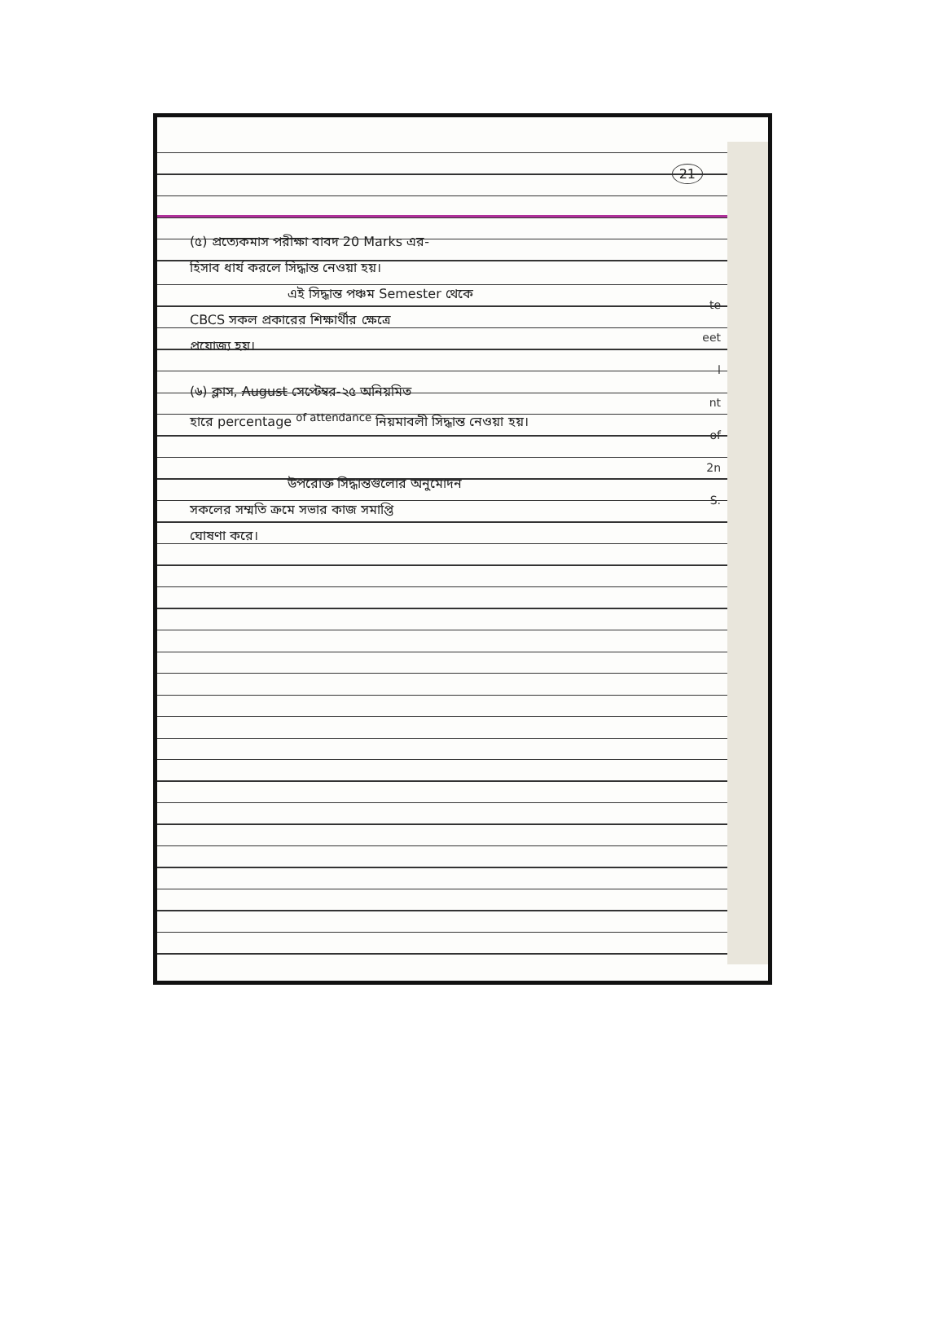21
(৫) প্রত্যেকমাস পরীক্ষা বাবদ 20 Marks এর-
হিসাব ধার্য করলে সিদ্ধান্ত নেওয়া হয়।
এই সিদ্ধান্ত পঞ্চম Semester থেকে
CBCS সকল প্রকারের শিক্ষার্থীর ক্ষেত্রে
প্রযোজ্য হয়।
(৬) ক্লাস, August সেপ্টেম্বর-২৫ অনিয়মিত
হারে percentage <sup>of attendance</sup> নিয়মাবলী সিদ্ধান্ত নেওয়া হয়।
উপরোক্ত সিদ্ধান্তগুলোর অনুমোদন
সকলের সম্মতি ক্রমে সভার কাজ সমাপ্তি
ঘোষণা করে।
te
eet
l
nt
of
2n
S.